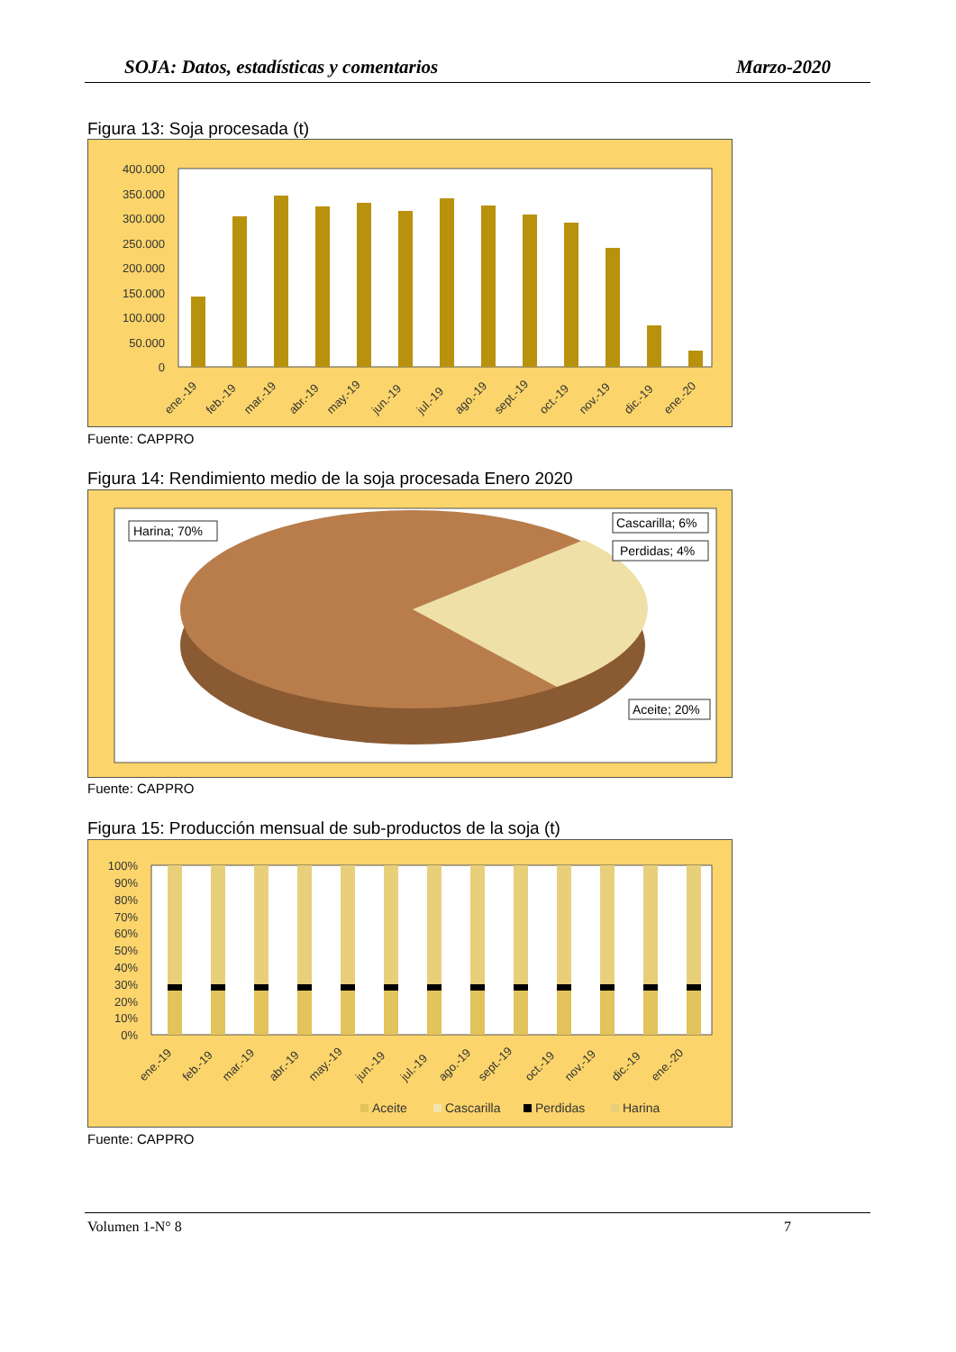SOJA: Datos, estadísticas y comentarios Marzo-2020
Figura 13: Soja procesada (t)
400.000
350.000
300.000
250.000
200.000
150.000
100.000
50.000
0
ene.-19
feb.-19
mar.-19
abr.-19
may.-19
jun.-19
jul.-19
ago.-19
sept.-19
oct.-19
nov.-19
dic.-19
ene.-20
Fuente: CAPPRO
Figura 14: Rendimiento medio de la soja procesada Enero 2020
Harina; 70%
Cascarilla; 6%
Perdidas; 4%
Aceite; 20%
Fuente: CAPPRO
Figura 15: Producción mensual de sub-productos de la soja (t)
100%
90%
80%
70%
60%
50%
40%
30%
20%
10%
0%
ene.-19
feb.-19
mar.-19
abr.-19
may.-19
jun.-19
jul.-19
ago.-19
sept.-19
oct.-19
nov.-19
dic.-19
ene.-20
Aceite
Cascarilla
Perdidas
Harina
Fuente: CAPPRO
Volumen 1-N° 8 7